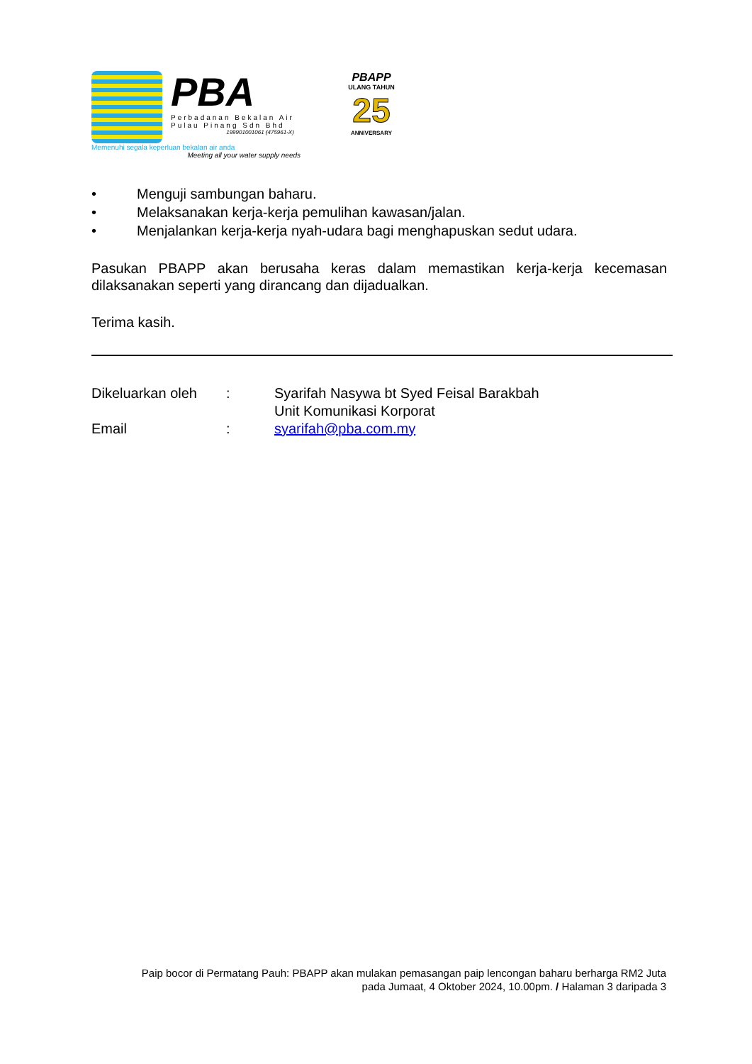PBA
Perbadanan Bekalan Air
Pulau Pinang Sdn Bhd
199901001061 (475961-X)
Memenuhi segala keperluan bekalan air anda
Meeting all your water supply needs
PBAPP
ULANG TAHUN
25
ANNIVERSARY
• Menguji sambungan baharu.
• Melaksanakan kerja-kerja pemulihan kawasan/jalan.
• Menjalankan kerja-kerja nyah-udara bagi menghapuskan sedut udara.
Pasukan PBAPP akan berusaha keras dalam memastikan kerja-kerja kecemasan dilaksanakan seperti yang dirancang dan dijadualkan.
Terima kasih.
Dikeluarkan oleh
: Syarifah Nasywa bt Syed Feisal Barakbah
Unit Komunikasi Korporat
Email : syarifah@pba.com.my
Paip bocor di Permatang Pauh: PBAPP akan mulakan pemasangan paip lencongan baharu berharga RM2 Juta
pada Jumaat, 4 Oktober 2024, 10.00pm. / Halaman 3 daripada 3